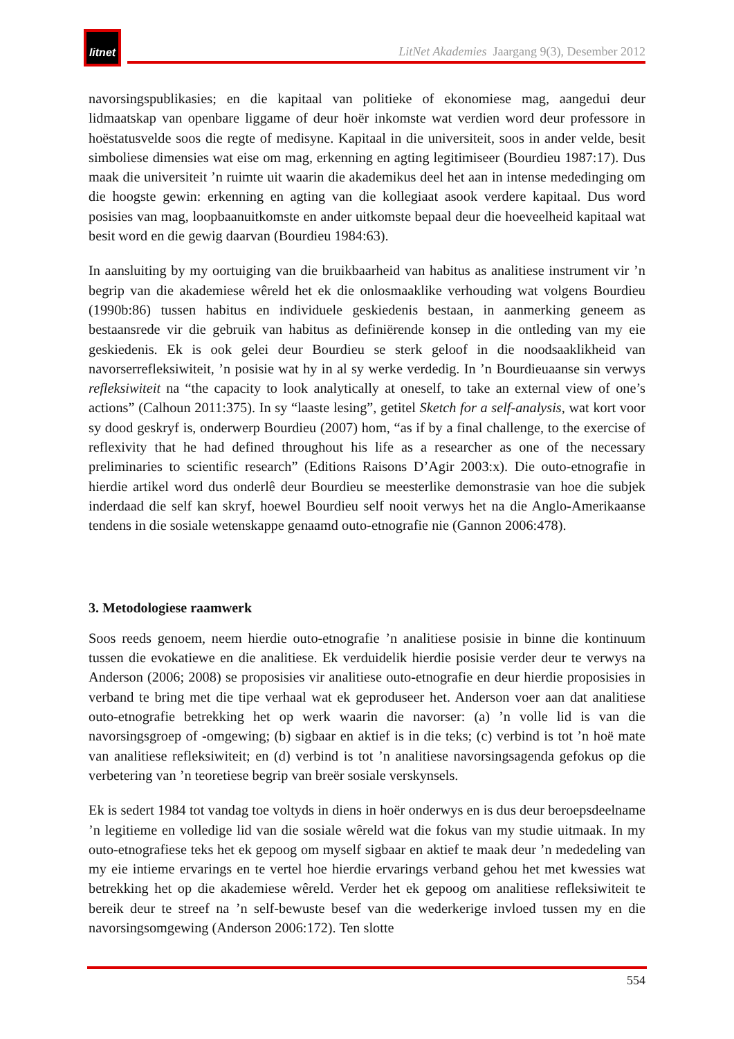litnet
LitNet Akademies Jaargang 9(3), Desember 2012
navorsingspublikasies; en die kapitaal van politieke of ekonomiese mag, aangedui deur lidmaatskap van openbare liggame of deur hoër inkomste wat verdien word deur professore in hoëstatusvelde soos die regte of medisyne. Kapitaal in die universiteit, soos in ander velde, besit simboliese dimensies wat eise om mag, erkenning en agting legitimiseer (Bourdieu 1987:17). Dus maak die universiteit ’n ruimte uit waarin die akademikus deel het aan in intense mededinging om die hoogste gewin: erkenning en agting van die kollegiaat asook verdere kapitaal. Dus word posisies van mag, loopbaanuitkomste en ander uitkomste bepaal deur die hoeveelheid kapitaal wat besit word en die gewig daarvan (Bourdieu 1984:63).
In aansluiting by my oortuiging van die bruikbaarheid van habitus as analitiese instrument vir ’n begrip van die akademiese wêreld het ek die onlosmaaklike verhouding wat volgens Bourdieu (1990b:86) tussen habitus en individuele geskiedenis bestaan, in aanmerking geneem as bestaansrede vir die gebruik van habitus as definiërende konsep in die ontleding van my eie geskiedenis. Ek is ook gelei deur Bourdieu se sterk geloof in die noodsaaklikheid van navorserrefleksiwiteit, ’n posisie wat hy in al sy werke verdedig. In ’n Bourdieuaanse sin verwys refleksiwiteit na “the capacity to look analytically at oneself, to take an external view of one’s actions” (Calhoun 2011:375). In sy “laaste lesing”, getitel Sketch for a self-analysis, wat kort voor sy dood geskryf is, onderwerp Bourdieu (2007) hom, “as if by a final challenge, to the exercise of reflexivity that he had defined throughout his life as a researcher as one of the necessary preliminaries to scientific research” (Editions Raisons D’Agir 2003:x). Die outo-etnografie in hierdie artikel word dus onderlê deur Bourdieu se meesterlike demonstrasie van hoe die subjek inderdaad die self kan skryf, hoewel Bourdieu self nooit verwys het na die Anglo-Amerikaanse tendens in die sosiale wetenskappe genaamd outo-etnografie nie (Gannon 2006:478).
3. Metodologiese raamwerk
Soos reeds genoem, neem hierdie outo-etnografie ’n analitiese posisie in binne die kontinuum tussen die evokatiewe en die analitiese. Ek verduidelik hierdie posisie verder deur te verwys na Anderson (2006; 2008) se proposisies vir analitiese outo-etnografie en deur hierdie proposisies in verband te bring met die tipe verhaal wat ek geproduseer het. Anderson voer aan dat analitiese outo-etnografie betrekking het op werk waarin die navorser: (a) ’n volle lid is van die navorsingsgroep of -omgewing; (b) sigbaar en aktief is in die teks; (c) verbind is tot ’n hoë mate van analitiese refleksiwiteit; en (d) verbind is tot ’n analitiese navorsingsagenda gefokus op die verbetering van ’n teoretiese begrip van breër sosiale verskynsels.
Ek is sedert 1984 tot vandag toe voltyds in diens in hoër onderwys en is dus deur beroepsdeelname ’n legitieme en volledige lid van die sosiale wêreld wat die fokus van my studie uitmaak. In my outo-etnografiese teks het ek gepoog om myself sigbaar en aktief te maak deur ’n mededeling van my eie intieme ervarings en te vertel hoe hierdie ervarings verband gehou het met kwessies wat betrekking het op die akademiese wêreld. Verder het ek gepoog om analitiese refleksiwiteit te bereik deur te streef na ’n self-bewuste besef van die wederkerige invloed tussen my en die navorsingsomgewing (Anderson 2006:172). Ten slotte
554